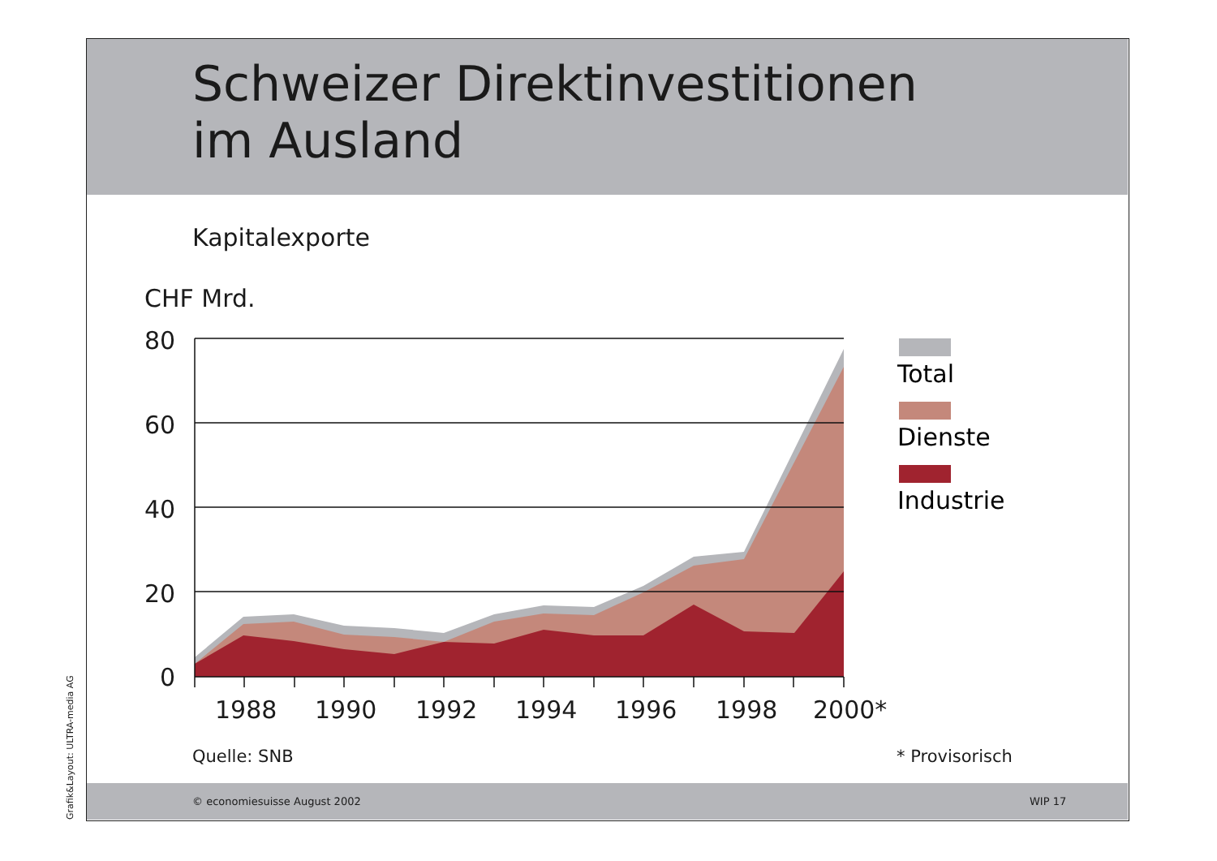Schweizer Direktinvestitionen
im Ausland
Kapitalexporte
CHF Mrd.
80
60
40
20
0
1988
1990
1992
1994
1996
1998
2000*
Total
Dienste
Industrie
Quelle: SNB * Provisorisch
© economiesuisse August 2002 WIP 17
Grafik&Layout: ULTRA-media AG